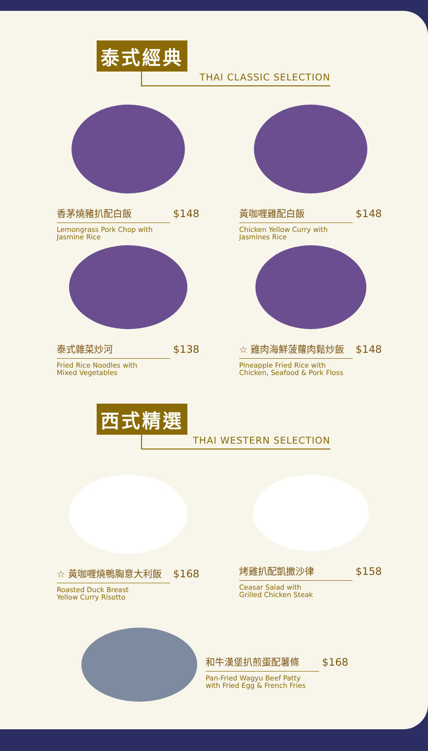泰式經典
THAI CLASSIC SELECTION
香茅燒豬扒配白飯 $148
Lemongrass Pork Chop with
Jasmine Rice
黃咖喱雞配白飯 $148
Chicken Yellow Curry with
Jasmines Rice
泰式雜菜炒河 $138
Fried Rice Noodles with
Mixed Vegetables
☆ 雞肉海鮮菠蘿肉鬆炒飯 $148
Pineapple Fried Rice with
Chicken, Seafood & Pork Floss
西式精選
THAI WESTERN SELECTION
☆ 黃咖喱燒鴨胸意大利飯 $168
Roasted Duck Breast
Yellow Curry Risotto
烤雞扒配凱撒沙律 $158
Ceasar Salad with
Grilled Chicken Steak
和牛漢堡扒煎蛋配薯條 $168
Pan-Fried Wagyu Beef Patty
with Fried Egg & French Fries